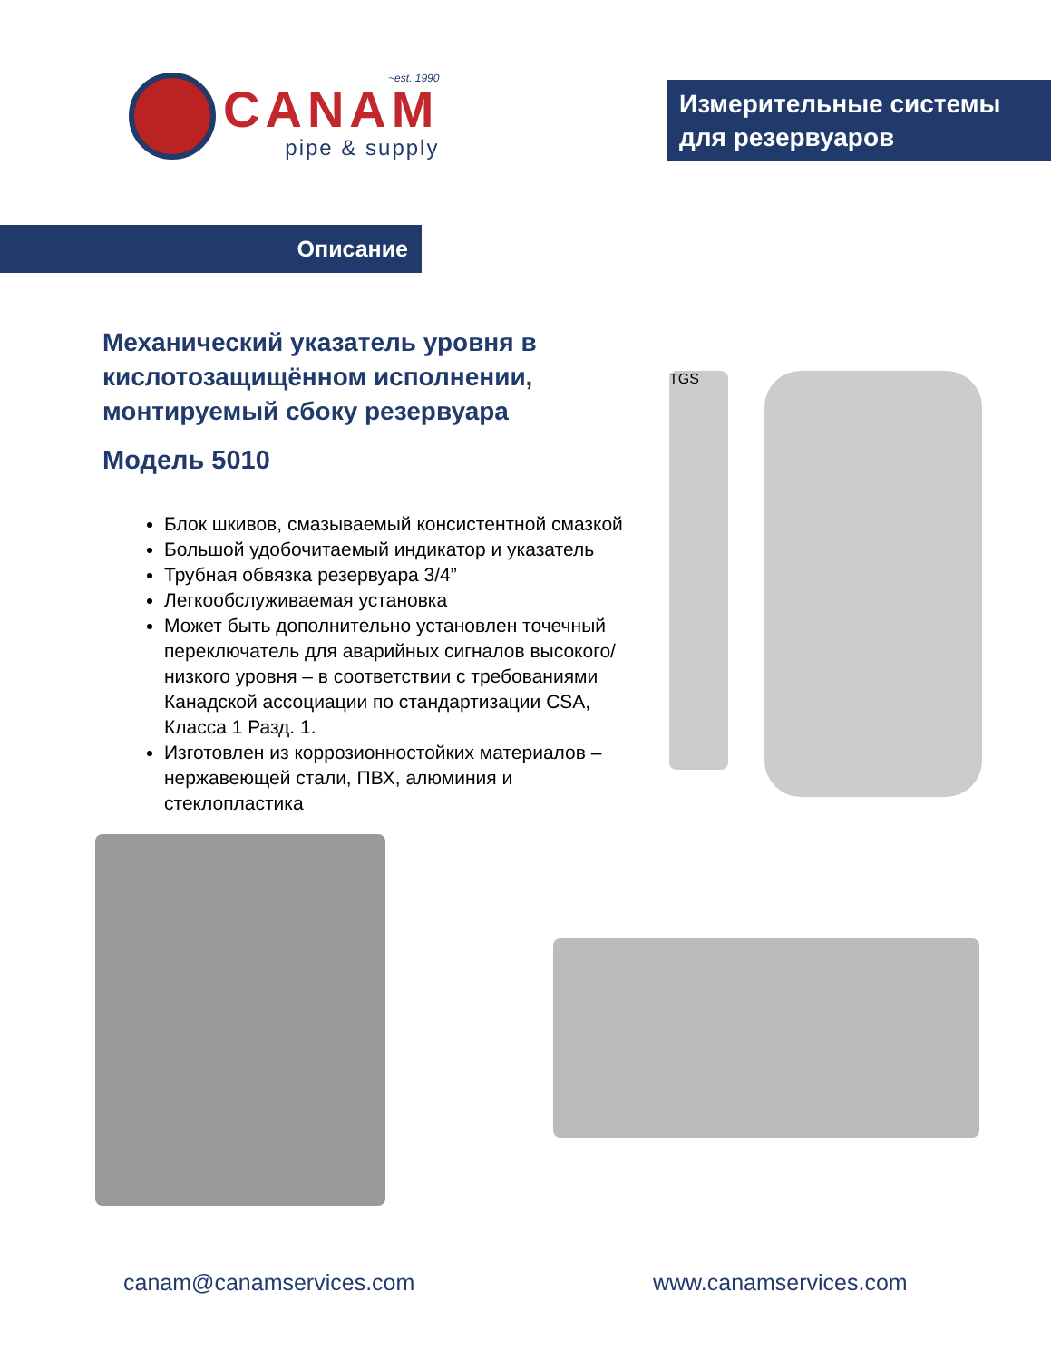~est. 1990
CANAM
pipe & supply
Измерительные системы для резервуаров
Описание
Механический указатель уровня в кислотозащищённом исполнении, монтируемый сбоку резервуара
Модель 5010
Блок шкивов, смазываемый консистентной смазкой
Большой удобочитаемый индикатор и указатель
Трубная обвязка резервуара 3/4”
Легкообслуживаемая установка
Может быть дополнительно установлен точечный переключатель для аварийных сигналов высокого/низкого уровня – в соответствии с требованиями Канадской ассоциации по стандартизации CSA, Класса 1 Разд. 1.
Изготовлен из коррозионностойких материалов – нержавеющей стали, ПВХ, алюминия и стеклопластика
TGS
canam@canamservices.com www.canamservices.com